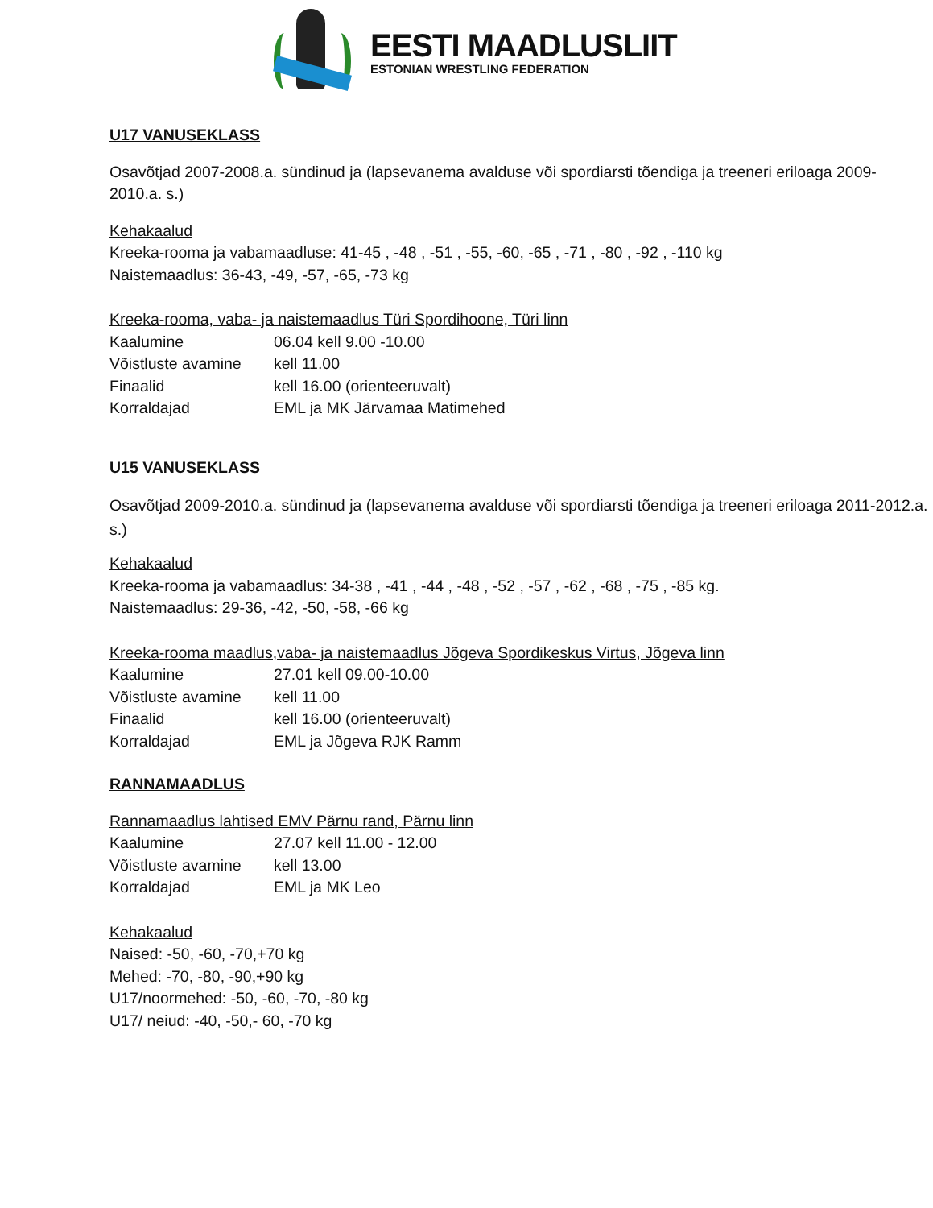EESTI MAADLUSLIIT
ESTONIAN WRESTLING FEDERATION
U17 VANUSEKLASS
Osavõtjad 2007-2008.a. sündinud ja (lapsevanema avalduse või spordiarsti tõendiga ja treeneri eriloaga 2009- 2010.a. s.)
Kehakaalud
Kreeka-rooma ja vabamaadluse: 41-45 , -48 , -51 , -55, -60, -65 , -71 , -80 , -92 , -110 kg
Naistemaadlus: 36-43, -49, -57, -65, -73 kg
Kreeka-rooma, vaba- ja naistemaadlus Türi Spordihoone, Türi linn
Kaalumine 06.04 kell 9.00 -10.00
Võistluste avamine kell 11.00
Finaalid kell 16.00 (orienteeruvalt)
Korraldajad EML ja MK Järvamaa Matimehed
U15 VANUSEKLASS
Osavõtjad 2009-2010.a. sündinud ja (lapsevanema avalduse või spordiarsti tõendiga ja treeneri eriloaga 2011-2012.a. s.)
Kehakaalud
Kreeka-rooma ja vabamaadlus: 34-38 , -41 , -44 , -48 , -52 , -57 , -62 , -68 , -75 , -85 kg.
Naistemaadlus: 29-36, -42, -50, -58, -66 kg
Kreeka-rooma maadlus,vaba- ja naistemaadlus Jõgeva Spordikeskus Virtus, Jõgeva linn
Kaalumine 27.01 kell 09.00-10.00
Võistluste avamine kell 11.00
Finaalid kell 16.00 (orienteeruvalt)
Korraldajad EML ja Jõgeva RJK Ramm
RANNAMAADLUS
Rannamaadlus lahtised EMV Pärnu rand, Pärnu linn
Kaalumine 27.07 kell 11.00 - 12.00
Võistluste avamine kell 13.00
Korraldajad EML ja MK Leo
Kehakaalud
Naised: -50, -60, -70,+70 kg
Mehed: -70, -80, -90,+90 kg
U17/noormehed: -50, -60, -70, -80 kg
U17/ neiud: -40, -50,- 60, -70 kg